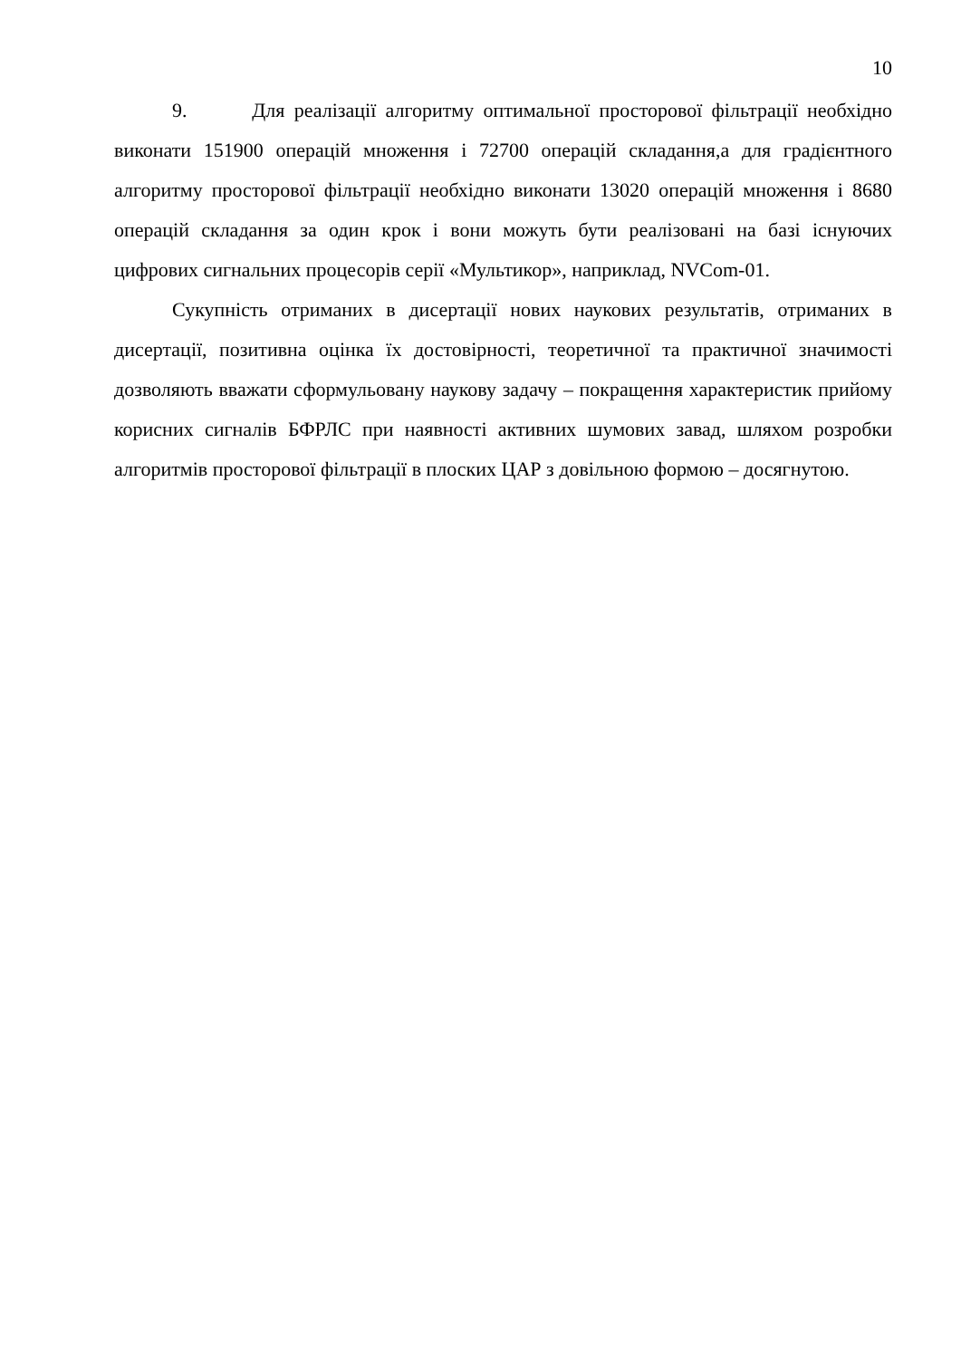10
9. Для реалізації алгоритму оптимальної просторової фільтрації необхідно виконати 151900 операцій множення і 72700 операцій складання,а для градієнтного алгоритму просторової фільтрації необхідно виконати 13020 операцій множення і 8680 операцій складання за один крок і вони можуть бути реалізовані на базі існуючих цифрових сигнальних процесорів серії «Мультикор», наприклад, NVCom-01.
Сукупність отриманих в дисертації нових наукових результатів, отриманих в дисертації, позитивна оцінка їх достовірності, теоретичної та практичної значимості дозволяють вважати сформульовану наукову задачу – покращення характеристик прийому корисних сигналів БФРЛС при наявності активних шумових завад, шляхом розробки алгоритмів просторової фільтрації в плоских ЦАР з довільною формою – досягнутою.